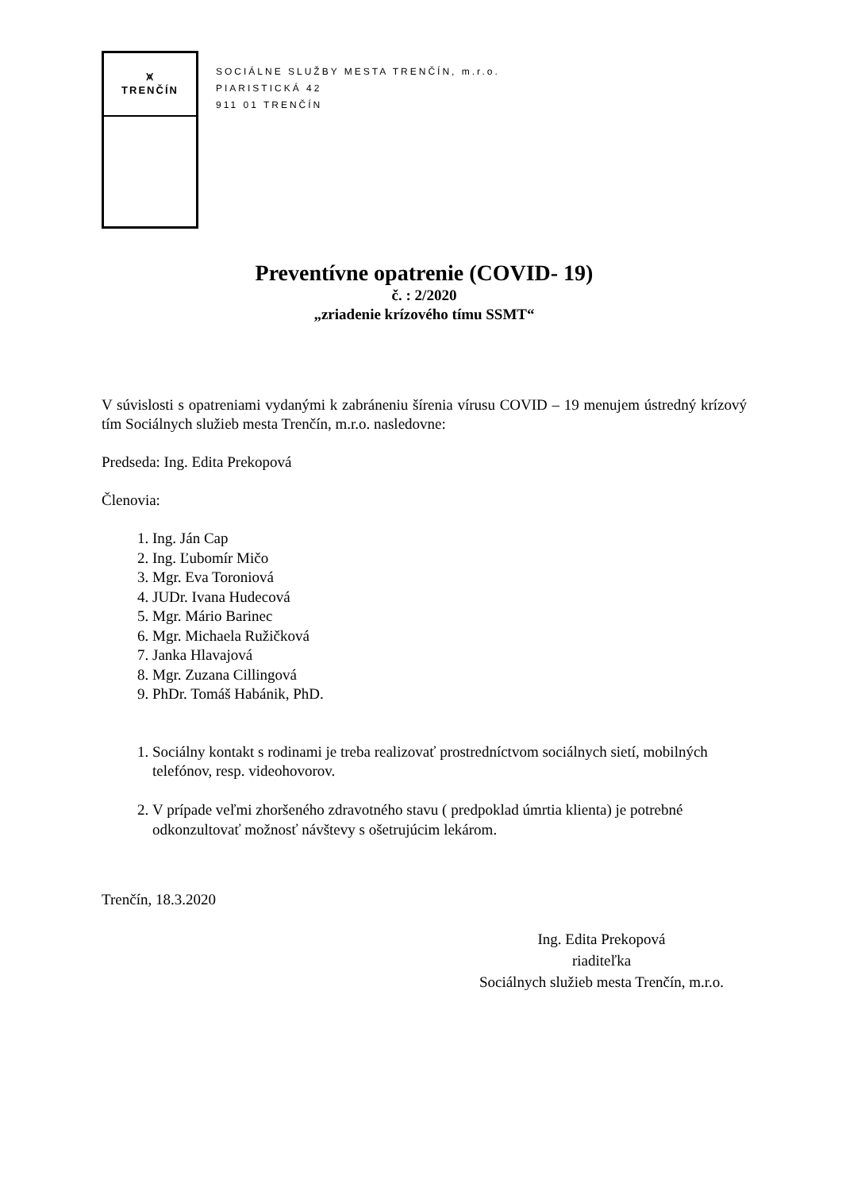⩙
TRENČÍN
SOCIÁLNE SLUŽBY MESTA TRENČÍN, m.r.o.
PIARISTICKÁ 42
911 01 TRENČÍN
Preventívne opatrenie (COVID- 19)
č. : 2/2020
„zriadenie krízového tímu SSMT“
V súvislosti s opatreniami vydanými k zabráneniu šírenia vírusu COVID – 19 menujem ústredný krízový tím Sociálnych služieb mesta Trenčín, m.r.o. nasledovne:
Predseda: Ing. Edita Prekopová
Členovia:
1. Ing. Ján Cap
2. Ing. Ľubomír Mičo
3. Mgr. Eva Toroniová
4. JUDr. Ivana Hudecová
5. Mgr. Mário Barinec
6. Mgr. Michaela Ružičková
7. Janka Hlavajová
8. Mgr. Zuzana Cillingová
9. PhDr. Tomáš Habánik, PhD.
1. Sociálny kontakt s rodinami je treba realizovať prostredníctvom sociálnych sietí, mobilných telefónov, resp. videohovorov.
2. V prípade veľmi zhoršeného zdravotného stavu ( predpoklad úmrtia klienta) je potrebné odkonzultovať možnosť návštevy s ošetrujúcim lekárom.
Trenčín, 18.3.2020
Ing. Edita Prekopová
riaditeľka
Sociálnych služieb mesta Trenčín, m.r.o.